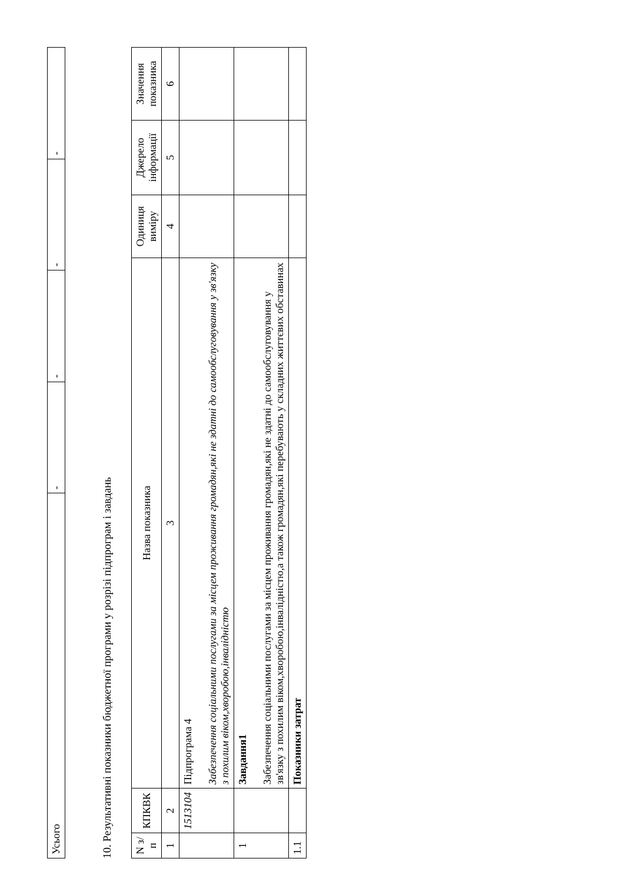| Усього | - | - | - | - |
10. Результативні показники бюджетної програми у розрізі підпрограм і завдань
| N з/п | КПКВК | Назва показника | Одиниця виміру | Джерело інформації | Значення показника |
| --- | --- | --- | --- | --- | --- |
| 1 | 2 | 3 | 4 | 5 | 6 |
| | 1513104 | Підпрограма 4 Забезпечення соціальними послугами за місцем проживання громадян,які не здатні до самообслуговування у зв'язку з похилим віком,хворобою,інвалідністю | | | |
| 1 | | Завдання1 Забезпечення соціальними послугами за місцем проживання громадян,які не здатні до самообслуговування у зв'язку з похилим віком,хворобою,інвалідністю,а також громадян,які перебувають у складних життєвих обставинах | | | |
| 1.1 | | Показники затрат | | | |